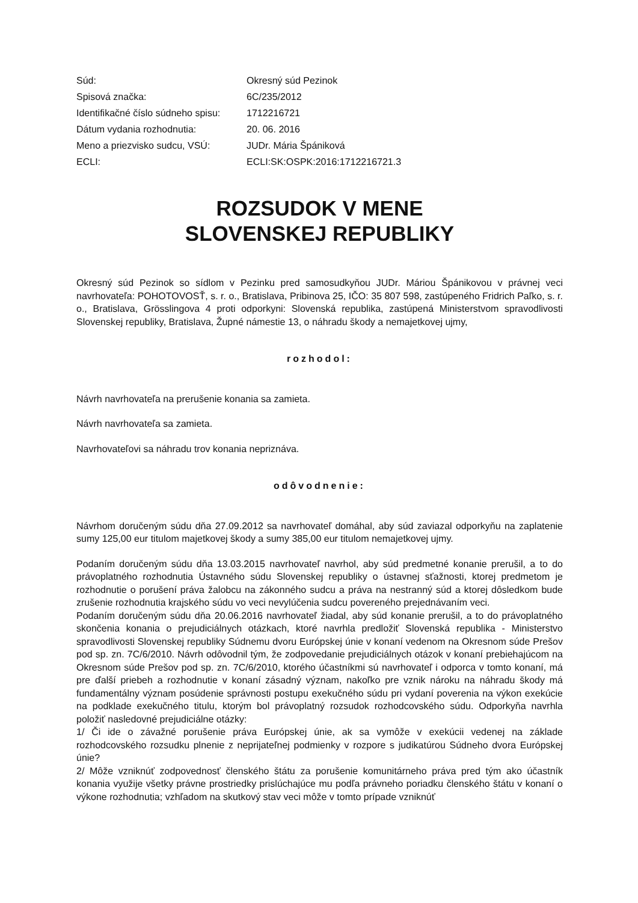| Súd: | Okresný súd Pezinok |
| Spisová značka: | 6C/235/2012 |
| Identifikačné číslo súdneho spisu: | 1712216721 |
| Dátum vydania rozhodnutia: | 20. 06. 2016 |
| Meno a priezvisko sudcu, VSÚ: | JUDr. Mária Špániková |
| ECLI: | ECLI:SK:OSPK:2016:1712216721.3 |
ROZSUDOK V MENE
SLOVENSKEJ REPUBLIKY
Okresný súd Pezinok so sídlom v Pezinku pred samosudkyňou JUDr. Máriou Špánikovou v právnej veci navrhovateľa: POHOTOVOSŤ, s. r. o., Bratislava, Pribinova 25, IČO: 35 807 598, zastúpeného Fridrich Paľko, s. r. o., Bratislava, Grösslingova 4 proti odporkyni: Slovenská republika, zastúpená Ministerstvom spravodlivosti Slovenskej republiky, Bratislava, Župné námestie 13, o náhradu škody a nemajetkovej ujmy,
rozhodol:
Návrh navrhovateľa na prerušenie konania sa zamieta.
Návrh navrhovateľa sa zamieta.
Navrhovateľovi sa náhradu trov konania nepriznáva.
odôvodnenie:
Návrhom doručeným súdu dňa 27.09.2012 sa navrhovateľ domáhal, aby súd zaviazal odporkyňu na zaplatenie sumy 125,00 eur titulom majetkovej škody a sumy 385,00 eur titulom nemajetkovej ujmy.
Podaním doručeným súdu dňa 13.03.2015 navrhovateľ navrhol, aby súd predmetné konanie prerušil, a to do právoplatného rozhodnutia Ústavného súdu Slovenskej republiky o ústavnej sťažnosti, ktorej predmetom je rozhodnutie o porušení práva žalobcu na zákonného sudcu a práva na nestranný súd a ktorej dôsledkom bude zrušenie rozhodnutia krajského súdu vo veci nevylúčenia sudcu povereného prejednávaním veci.
Podaním doručeným súdu dňa 20.06.2016 navrhovateľ žiadal, aby súd konanie prerušil, a to do právoplatného skončenia konania o prejudiciálnych otázkach, ktoré navrhla predložiť Slovenská republika - Ministerstvo spravodlivosti Slovenskej republiky Súdnemu dvoru Európskej únie v konaní vedenom na Okresnom súde Prešov pod sp. zn. 7C/6/2010. Návrh odôvodnil tým, že zodpovedanie prejudiciálnych otázok v konaní prebiehajúcom na Okresnom súde Prešov pod sp. zn. 7C/6/2010, ktorého účastníkmi sú navrhovateľ i odporca v tomto konaní, má pre ďalší priebeh a rozhodnutie v konaní zásadný význam, nakoľko pre vznik nároku na náhradu škody má fundamentálny význam posúdenie správnosti postupu exekučného súdu pri vydaní poverenia na výkon exekúcie na podklade exekučného titulu, ktorým bol právoplatný rozsudok rozhodcovského súdu. Odporkyňa navrhla položiť nasledovné prejudiciálne otázky:
1/ Či ide o závažné porušenie práva Európskej únie, ak sa vymôže v exekúcii vedenej na základe rozhodcovského rozsudku plnenie z neprijateľnej podmienky v rozpore s judikatúrou Súdneho dvora Európskej únie?
2/ Môže vzniknúť zodpovednosť členského štátu za porušenie komunitárneho práva pred tým ako účastník konania využije všetky právne prostriedky prislúchajúce mu podľa právneho poriadku členského štátu v konaní o výkone rozhodnutia; vzhľadom na skutkový stav veci môže v tomto prípade vzniknúť